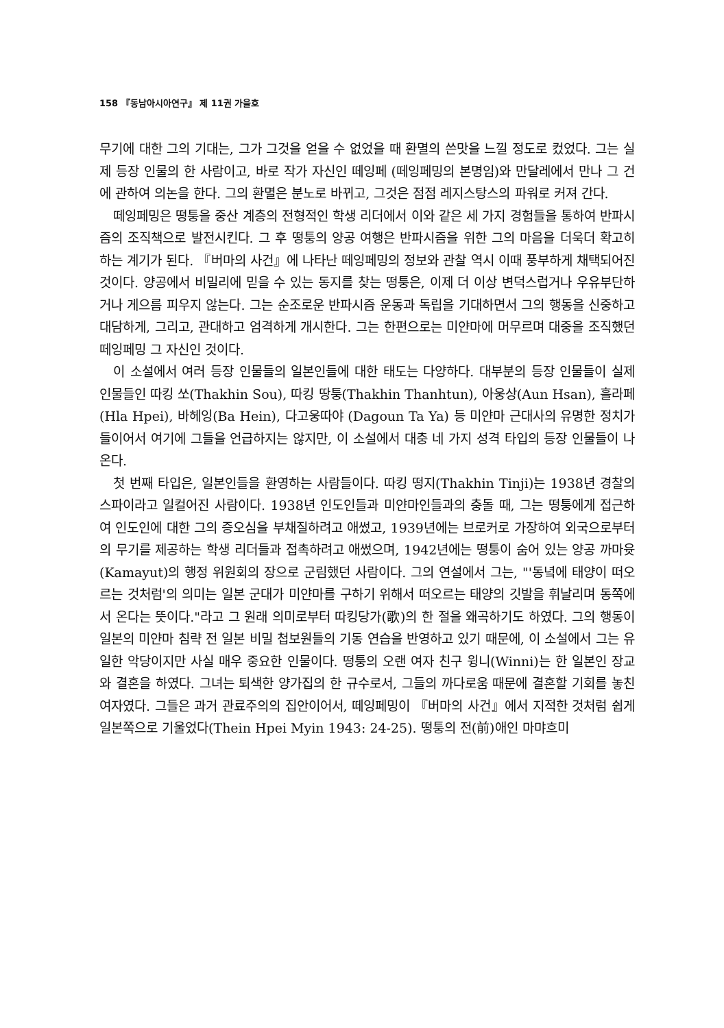158 『동남아시아연구』 제 11권 가을호
무기에 대한 그의 기대는, 그가 그것을 얻을 수 없었을 때 환멸의 쓴맛을 느낄 정도로 컸었다. 그는 실제 등장 인물의 한 사람이고, 바로 작가 자신인 떼잉페 (떼잉페밍의 본명임)와 만달레에서 만나 그 건에 관하여 의논을 한다. 그의 환멸은 분노로 바뀌고, 그것은 점점 레지스탕스의 파워로 커져 간다.
떼잉페밍은 떵퉁을 중산 계층의 전형적인 학생 리더에서 이와 같은 세 가지 경험들을 통하여 반파시즘의 조직책으로 발전시킨다. 그 후 떵퉁의 양공 여행은 반파시즘을 위한 그의 마음을 더욱더 확고히 하는 계기가 된다. 『버마의 사건』에 나타난 떼잉페밍의 정보와 관찰 역시 이때 풍부하게 채택되어진 것이다. 양공에서 비밀리에 믿을 수 있는 동지를 찾는 떵퉁은, 이제 더 이상 변덕스럽거나 우유부단하거나 게으름 피우지 않는다. 그는 순조로운 반파시즘 운동과 독립을 기대하면서 그의 행동을 신중하고 대담하게, 그리고, 관대하고 엄격하게 개시한다. 그는 한편으로는 미얀마에 머무르며 대중을 조직했던 떼잉페밍 그 자신인 것이다.
이 소설에서 여러 등장 인물들의 일본인들에 대한 태도는 다양하다. 대부분의 등장 인물들이 실제 인물들인 따킹 쏘(Thakhin Sou), 따킹 땅퉁(Thakhin Thanhtun), 아웅상(Aun Hsan), 흘라페(Hla Hpei), 바헤잉(Ba Hein), 다고웅따야 (Dagoun Ta Ya) 등 미얀마 근대사의 유명한 정치가들이어서 여기에 그들을 언급하지는 않지만, 이 소설에서 대충 네 가지 성격 타입의 등장 인물들이 나온다.
첫 번째 타입은, 일본인들을 환영하는 사람들이다. 따킹 떵지(Thakhin Tinji)는 1938년 경찰의 스파이라고 일컬어진 사람이다. 1938년 인도인들과 미얀마인들과의 충돌 때, 그는 떵퉁에게 접근하여 인도인에 대한 그의 증오심을 부채질하려고 애썼고, 1939년에는 브로커로 가장하여 외국으로부터의 무기를 제공하는 학생 리더들과 접촉하려고 애썼으며, 1942년에는 떵퉁이 숨어 있는 양공 까마윳(Kamayut)의 행정 위원회의 장으로 군림했던 사람이다. 그의 연설에서 그는, "'동녘에 태양이 떠오르는 것처럼'의 의미는 일본 군대가 미얀마를 구하기 위해서 떠오르는 태양의 깃발을 휘날리며 동쪽에서 온다는 뜻이다."라고 그 원래 의미로부터 따킹당가(歌)의 한 절을 왜곡하기도 하였다. 그의 행동이 일본의 미얀마 침략 전 일본 비밀 첩보원들의 기동 연습을 반영하고 있기 때문에, 이 소설에서 그는 유일한 악당이지만 사실 매우 중요한 인물이다. 떵퉁의 오랜 여자 친구 윙니(Winni)는 한 일본인 장교와 결혼을 하였다. 그녀는 퇴색한 양가집의 한 규수로서, 그들의 까다로움 때문에 결혼할 기회를 놓친 여자였다. 그들은 과거 관료주의의 집안이어서, 떼잉페밍이 『버마의 사건』에서 지적한 것처럼 쉽게 일본쪽으로 기울었다(Thein Hpei Myin 1943: 24-25). 떵퉁의 전(前)애인 마먀흐미